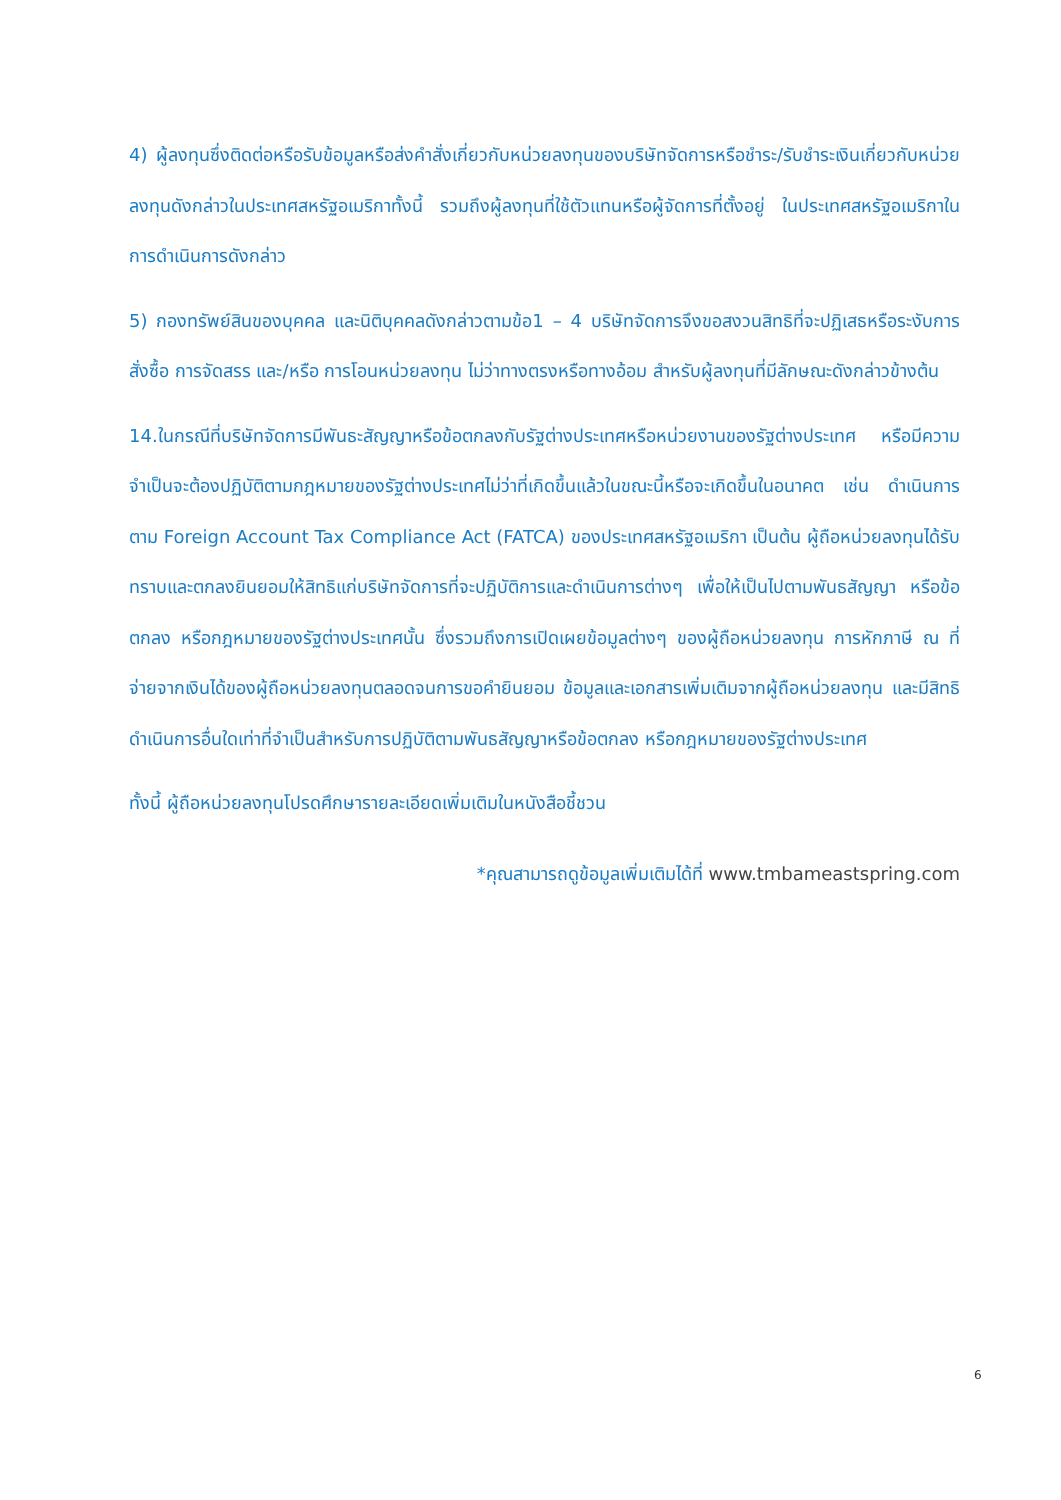4) ผู้ลงทุนซึ่งติดต่อหรือรับข้อมูลหรือส่งคำสั่งเกี่ยวกับหน่วยลงทุนของบริษัทจัดการหรือชำระ/รับชำระเงินเกี่ยวกับหน่วยลงทุนดังกล่าวในประเทศสหรัฐอเมริกาทั้งนี้ รวมถึงผู้ลงทุนที่ใช้ตัวแทนหรือผู้จัดการที่ตั้งอยู่ ในประเทศสหรัฐอเมริกาในการดำเนินการดังกล่าว
5) กองทรัพย์สินของบุคคล และนิติบุคคลดังกล่าวตามข้อ1 – 4 บริษัทจัดการจึงขอสงวนสิทธิที่จะปฏิเสธหรือระงับการสั่งซื้อ การจัดสรร และ/หรือ การโอนหน่วยลงทุน ไม่ว่าทางตรงหรือทางอ้อม สำหรับผู้ลงทุนที่มีลักษณะดังกล่าวข้างต้น
14.ในกรณีที่บริษัทจัดการมีพันธะสัญญาหรือข้อตกลงกับรัฐต่างประเทศหรือหน่วยงานของรัฐต่างประเทศ หรือมีความจำเป็นจะต้องปฏิบัติตามกฎหมายของรัฐต่างประเทศไม่ว่าที่เกิดขึ้นแล้วในขณะนี้หรือจะเกิดขึ้นในอนาคต เช่น ดำเนินการตาม Foreign Account Tax Compliance Act (FATCA) ของประเทศสหรัฐอเมริกา เป็นต้น ผู้ถือหน่วยลงทุนได้รับทราบและตกลงยินยอมให้สิทธิแก่บริษัทจัดการที่จะปฏิบัติการและดำเนินการต่างๆ เพื่อให้เป็นไปตามพันธสัญญา หรือข้อตกลง หรือกฎหมายของรัฐต่างประเทศนั้น ซึ่งรวมถึงการเปิดเผยข้อมูลต่างๆ ของผู้ถือหน่วยลงทุน การหักภาษี ณ ที่จ่ายจากเงินได้ของผู้ถือหน่วยลงทุนตลอดจนการขอคำยินยอม ข้อมูลและเอกสารเพิ่มเติมจากผู้ถือหน่วยลงทุน และมีสิทธิดำเนินการอื่นใดเท่าที่จำเป็นสำหรับการปฏิบัติตามพันธสัญญาหรือข้อตกลง หรือกฎหมายของรัฐต่างประเทศ
ทั้งนี้ ผู้ถือหน่วยลงทุนโปรดศึกษารายละเอียดเพิ่มเติมในหนังสือชี้ชวน
*คุณสามารถดูข้อมูลเพิ่มเติมได้ที่ www.tmbameastspring.com
6